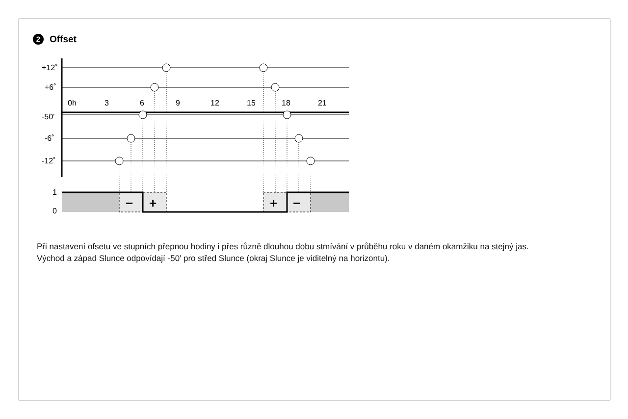2 Offset
+12˚
+6˚
-50'
-6˚
-12˚
0h
3
6
9
12
15
18
21
1
0
−
+
+
−
Při nastavení ofsetu ve stupních přepnou hodiny i přes různě dlouhou dobu stmívání v průběhu roku v daném okamžiku na stejný jas.
Východ a západ Slunce odpovídají -50′ pro střed Slunce (okraj Slunce je viditelný na horizontu).